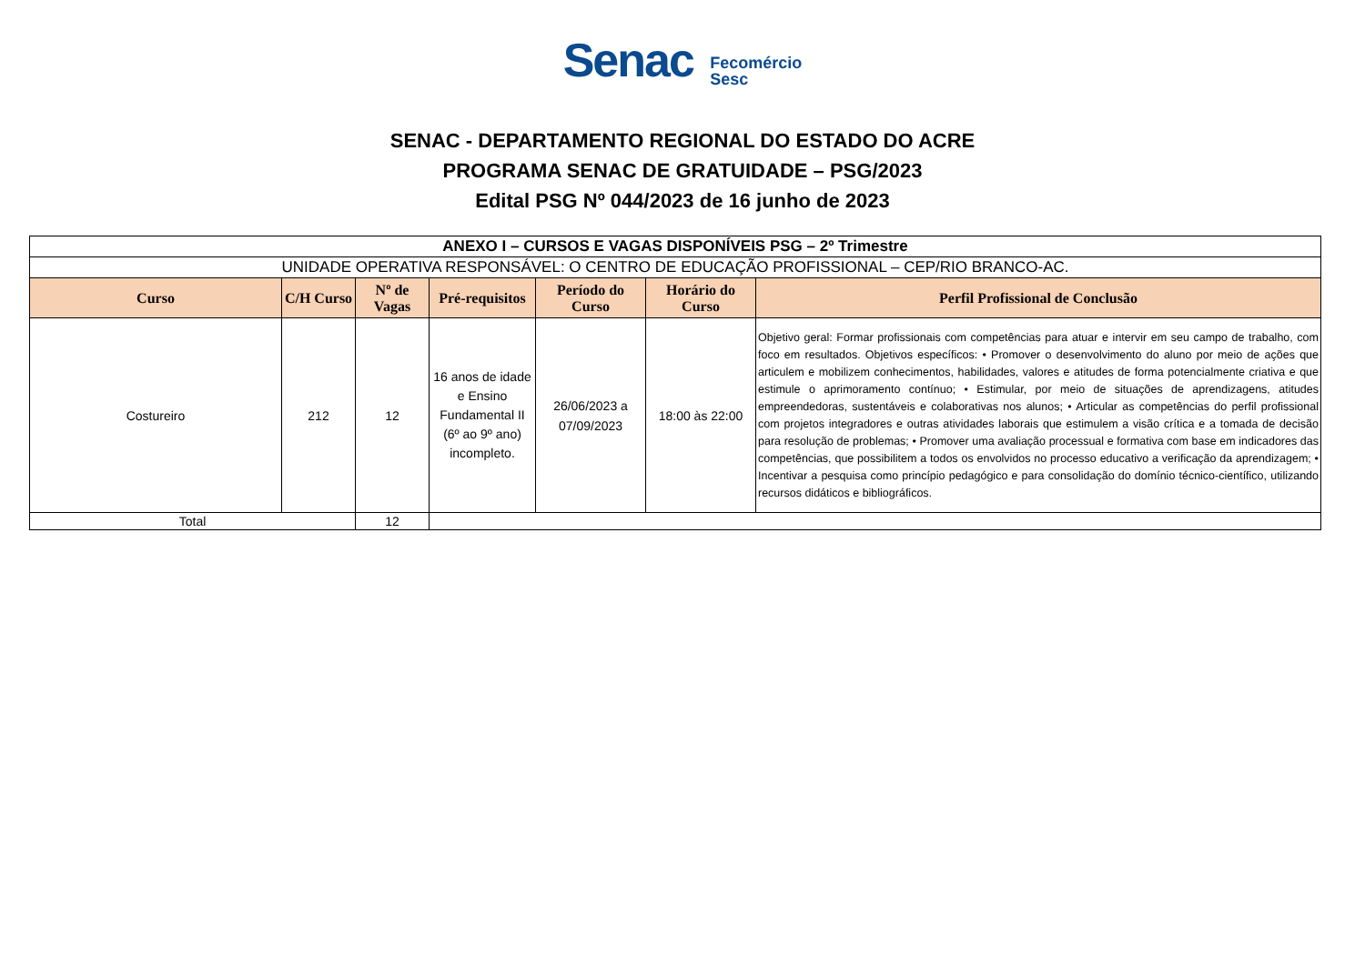Senac Fecomércio
Sesc
SENAC - DEPARTAMENTO REGIONAL DO ESTADO DO ACRE
PROGRAMA SENAC DE GRATUIDADE – PSG/2023
Edital PSG Nº 044/2023 de 16 junho de 2023
| ANEXO I – CURSOS E VAGAS DISPONÍVEIS PSG – 2º Trimestre | | | | | | |
| --- | --- | --- | --- | --- | --- | --- |
| UNIDADE OPERATIVA RESPONSÁVEL: O CENTRO DE EDUCAÇÃO PROFISSIONAL – CEP/RIO BRANCO-AC. | | | | | | |
| Curso | C/H Curso | Nº de Vagas | Pré-requisitos | Período do Curso | Horário do Curso | Perfil Profissional de Conclusão |
| Costureiro | 212 | 12 | 16 anos de idade e Ensino Fundamental II (6º ao 9º ano) incompleto. | 26/06/2023 a 07/09/2023 | 18:00 às 22:00 | Objetivo geral: Formar profissionais com competências para atuar e intervir em seu campo de trabalho, com foco em resultados. Objetivos específicos: • Promover o desenvolvimento do aluno por meio de ações que articulem e mobilizem conhecimentos, habilidades, valores e atitudes de forma potencialmente criativa e que estimule o aprimoramento contínuo; • Estimular, por meio de situações de aprendizagens, atitudes empreendedoras, sustentáveis e colaborativas nos alunos; • Articular as competências do perfil profissional com projetos integradores e outras atividades laborais que estimulem a visão crítica e a tomada de decisão para resolução de problemas; • Promover uma avaliação processual e formativa com base em indicadores das competências, que possibilitem a todos os envolvidos no processo educativo a verificação da aprendizagem; • Incentivar a pesquisa como princípio pedagógico e para consolidação do domínio técnico-científico, utilizando recursos didáticos e bibliográficos. |
| Total | | 12 | | | | |